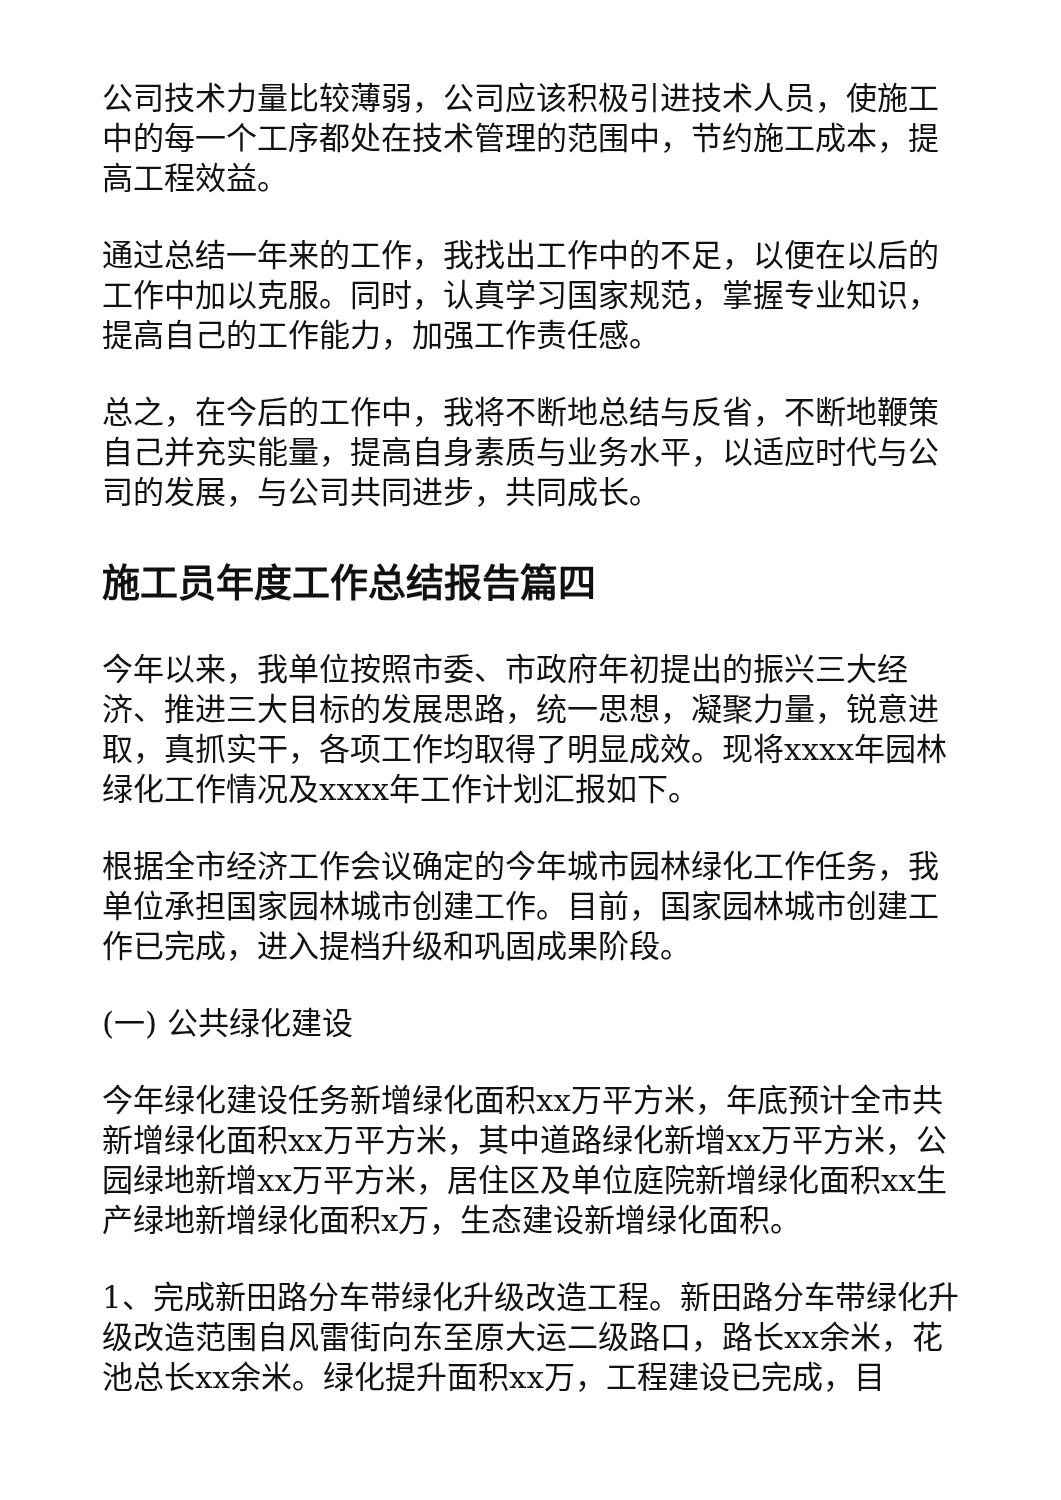公司技术力量比较薄弱，公司应该积极引进技术人员，使施工中的每一个工序都处在技术管理的范围中，节约施工成本，提高工程效益。
通过总结一年来的工作，我找出工作中的不足，以便在以后的工作中加以克服。同时，认真学习国家规范，掌握专业知识，提高自己的工作能力，加强工作责任感。
总之，在今后的工作中，我将不断地总结与反省，不断地鞭策自己并充实能量，提高自身素质与业务水平，以适应时代与公司的发展，与公司共同进步，共同成长。
施工员年度工作总结报告篇四
今年以来，我单位按照市委、市政府年初提出的振兴三大经济、推进三大目标的发展思路，统一思想，凝聚力量，锐意进取，真抓实干，各项工作均取得了明显成效。现将xxxx年园林绿化工作情况及xxxx年工作计划汇报如下。
根据全市经济工作会议确定的今年城市园林绿化工作任务，我单位承担国家园林城市创建工作。目前，国家园林城市创建工作已完成，进入提档升级和巩固成果阶段。
(一) 公共绿化建设
今年绿化建设任务新增绿化面积xx万平方米，年底预计全市共新增绿化面积xx万平方米，其中道路绿化新增xx万平方米，公园绿地新增xx万平方米，居住区及单位庭院新增绿化面积xx生产绿地新增绿化面积x万，生态建设新增绿化面积。
1、完成新田路分车带绿化升级改造工程。新田路分车带绿化升级改造范围自风雷街向东至原大运二级路口，路长xx余米，花池总长xx余米。绿化提升面积xx万，工程建设已完成，目